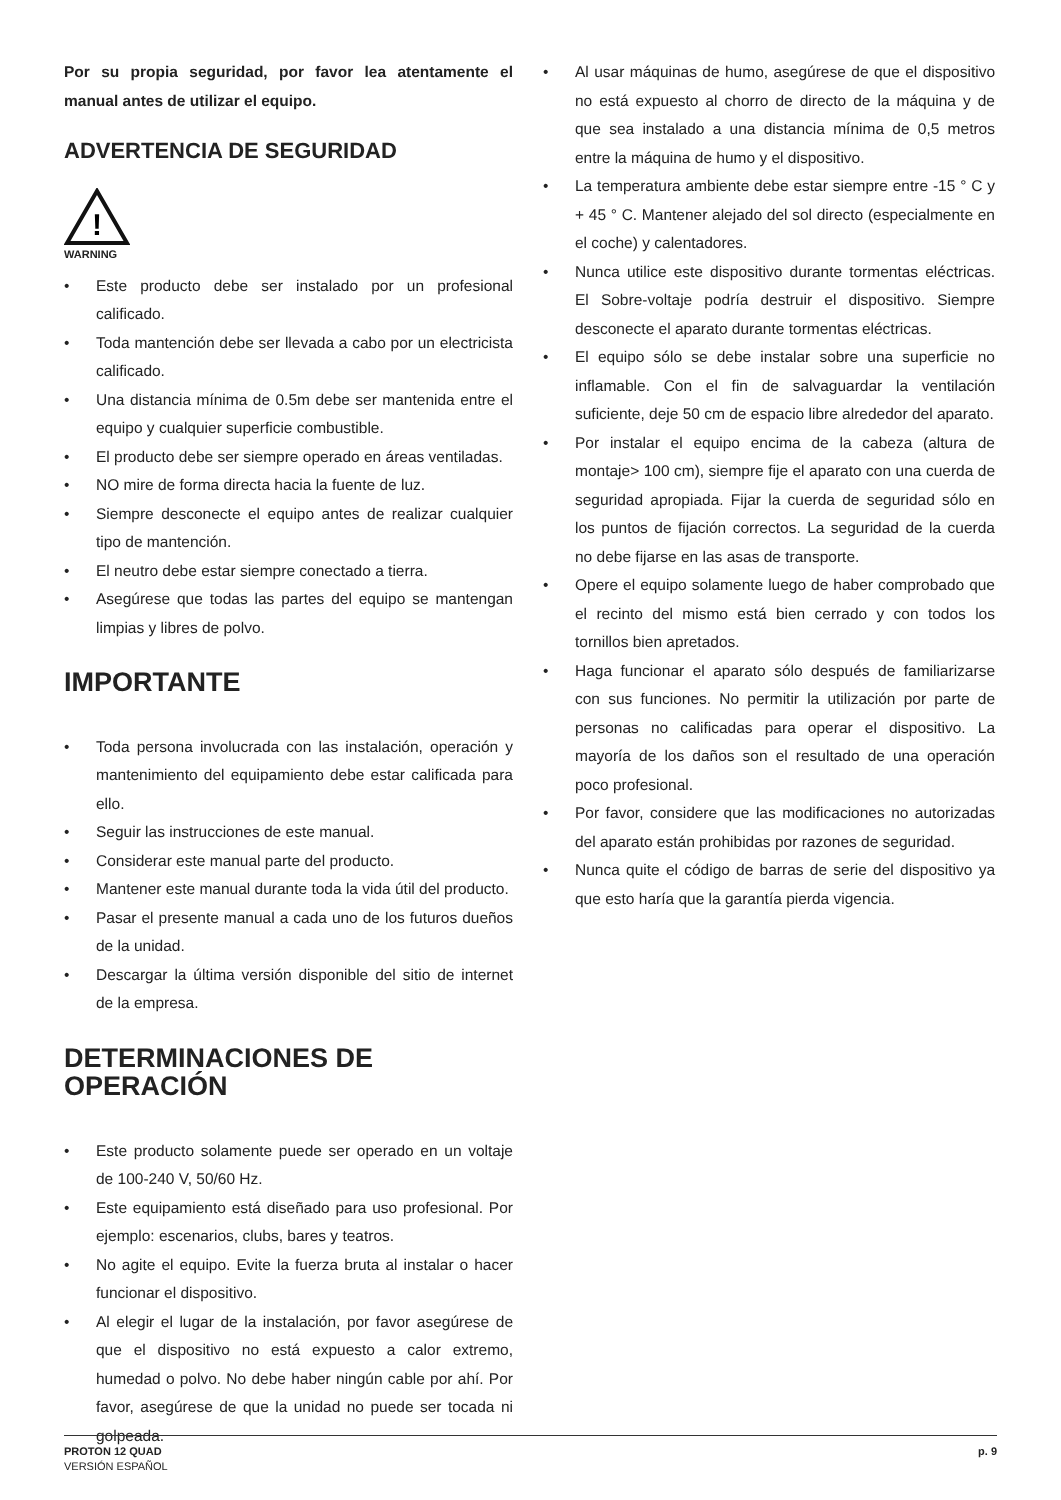Por su propia seguridad, por favor lea atentamente el manual antes de utilizar el equipo.
ADVERTENCIA DE SEGURIDAD
!
WARNING
• Este producto debe ser instalado por un profesional calificado.
• Toda mantención debe ser llevada a cabo por un electricista calificado.
• Una distancia mínima de 0.5m debe ser mantenida entre el equipo y cualquier superficie combustible.
• El producto debe ser siempre operado en áreas ventiladas.
• NO mire de forma directa hacia la fuente de luz.
• Siempre desconecte el equipo antes de realizar cualquier tipo de mantención.
• El neutro debe estar siempre conectado a tierra.
• Asegúrese que todas las partes del equipo se mantengan limpias y libres de polvo.
IMPORTANTE
• Toda persona involucrada con las instalación, operación y mantenimiento del equipamiento debe estar calificada para ello.
• Seguir las instrucciones de este manual.
• Considerar este manual parte del producto.
• Mantener este manual durante toda la vida útil del producto.
• Pasar el presente manual a cada uno de los futuros dueños de la unidad.
• Descargar la última versión disponible del sitio de internet de la empresa.
DETERMINACIONES DE OPERACIÓN
• Este producto solamente puede ser operado en un voltaje de 100-240 V, 50/60 Hz.
• Este equipamiento está diseñado para uso profesional. Por ejemplo: escenarios, clubs, bares y teatros.
• No agite el equipo. Evite la fuerza bruta al instalar o hacer funcionar el dispositivo.
• Al elegir el lugar de la instalación, por favor asegúrese de que el dispositivo no está expuesto a calor extremo, humedad o polvo. No debe haber ningún cable por ahí. Por favor, asegúrese de que la unidad no puede ser tocada ni golpeada.
• Al usar máquinas de humo, asegúrese de que el dispositivo no está expuesto al chorro de directo de la máquina y de que sea instalado a una distancia mínima de 0,5 metros entre la máquina de humo y el dispositivo.
• La temperatura ambiente debe estar siempre entre -15 ° C y + 45 ° C. Mantener alejado del sol directo (especialmente en el coche) y calentadores.
• Nunca utilice este dispositivo durante tormentas eléctricas. El Sobre-voltaje podría destruir el dispositivo. Siempre desconecte el aparato durante tormentas eléctricas.
• El equipo sólo se debe instalar sobre una superficie no inflamable. Con el fin de salvaguardar la ventilación suficiente, deje 50 cm de espacio libre alrededor del aparato.
• Por instalar el equipo encima de la cabeza (altura de montaje> 100 cm), siempre fije el aparato con una cuerda de seguridad apropiada. Fijar la cuerda de seguridad sólo en los puntos de fijación correctos. La seguridad de la cuerda no debe fijarse en las asas de transporte.
• Opere el equipo solamente luego de haber comprobado que el recinto del mismo está bien cerrado y con todos los tornillos bien apretados.
• Haga funcionar el aparato sólo después de familiarizarse con sus funciones. No permitir la utilización por parte de personas no calificadas para operar el dispositivo. La mayoría de los daños son el resultado de una operación poco profesional.
• Por favor, considere que las modificaciones no autorizadas del aparato están prohibidas por razones de seguridad.
• Nunca quite el código de barras de serie del dispositivo ya que esto haría que la garantía pierda vigencia.
PROTON 12 QUAD
VERSIÓN ESPAÑOL
p. 9